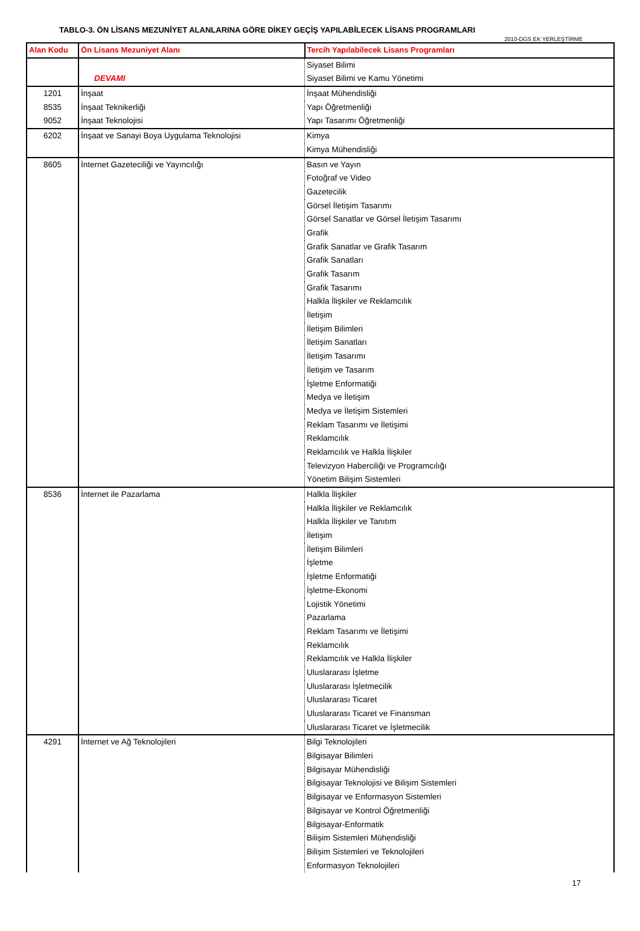TABLO-3. ÖN LİSANS MEZUNİYET ALANLARINA GÖRE DİKEY GEÇİŞ YAPILABİLECEK LİSANS PROGRAMLARI
2010-DGS EK YERLEŞTİRME
| Alan Kodu | Ön Lisans Mezuniyet Alanı | Tercih Yapılabilecek Lisans Programları |
| --- | --- | --- |
| | | Siyaset Bilimi |
| | DEVAMI | Siyaset Bilimi ve Kamu Yönetimi |
| 1201 | İnşaat | İnşaat Mühendisliği |
| 8535 | İnşaat Teknikerliği | Yapı Öğretmenliği |
| 9052 | İnşaat Teknolojisi | Yapı Tasarımı Öğretmenliği |
| 6202 | İnşaat ve Sanayi Boya Uygulama Teknolojisi | Kimya |
| | | Kimya Mühendisliği |
| 8605 | İnternet Gazeteciliği ve Yayıncılığı | Basın ve Yayın |
| | | Fotoğraf ve Video |
| | | Gazetecilik |
| | | Görsel İletişim Tasarımı |
| | | Görsel Sanatlar ve Görsel İletişim Tasarımı |
| | | Grafik |
| | | Grafik Sanatlar ve Grafik Tasarım |
| | | Grafik Sanatları |
| | | Grafik Tasarım |
| | | Grafik Tasarımı |
| | | Halkla İlişkiler ve Reklamcılık |
| | | İletişim |
| | | İletişim Bilimleri |
| | | İletişim Sanatları |
| | | İletişim Tasarımı |
| | | İletişim ve Tasarım |
| | | İşletme Enformatiği |
| | | Medya ve İletişim |
| | | Medya ve İletişim Sistemleri |
| | | Reklam Tasarımı ve İletişimi |
| | | Reklamcılık |
| | | Reklamcılık ve Halkla İlişkiler |
| | | Televizyon Haberciliği ve Programcılığı |
| | | Yönetim Bilişim Sistemleri |
| 8536 | İnternet ile Pazarlama | Halkla İlişkiler |
| | | Halkla İlişkiler ve Reklamcılık |
| | | Halkla İlişkiler ve Tanıtım |
| | | İletişim |
| | | İletişim Bilimleri |
| | | İşletme |
| | | İşletme Enformatiği |
| | | İşletme-Ekonomi |
| | | Lojistik Yönetimi |
| | | Pazarlama |
| | | Reklam Tasarımı ve İletişimi |
| | | Reklamcılık |
| | | Reklamcılık ve Halkla İlişkiler |
| | | Uluslararası İşletme |
| | | Uluslararası İşletmecilik |
| | | Uluslararası Ticaret |
| | | Uluslararası Ticaret ve Finansman |
| | | Uluslararası Ticaret ve İşletmecilik |
| 4291 | İnternet ve Ağ Teknolojileri | Bilgi Teknolojileri |
| | | Bilgisayar Bilimleri |
| | | Bilgisayar Mühendisliği |
| | | Bilgisayar Teknolojisi ve Bilişim Sistemleri |
| | | Bilgisayar ve Enformasyon Sistemleri |
| | | Bilgisayar ve Kontrol Öğretmenliği |
| | | Bilgisayar-Enformatik |
| | | Bilişim Sistemleri Mühendisliği |
| | | Bilişim Sistemleri ve Teknolojileri |
| | | Enformasyon Teknolojileri |
17